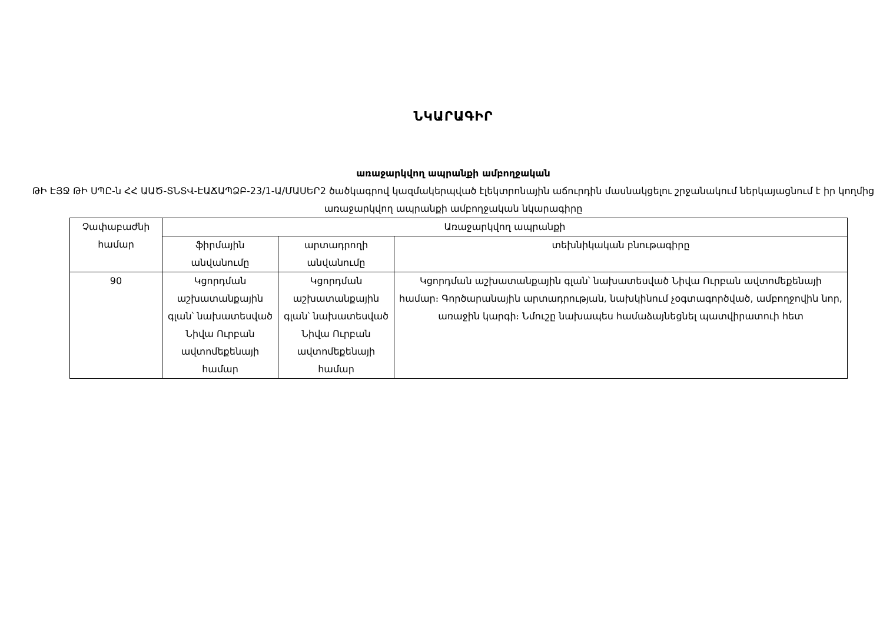ՆԿԱՐԱԳԻՐ
առաջարկվող ապրանքի ամբողջական
ԹԻ ԷՅՋ ԹԻ ՍՊԸ-ն ՀՀ ԱԱԾ-ՏՆՏՎ-ԷԱՃԱՊՁԲ-23/1-Ա/ՄԱՍԵՐ2 ծածկագրով կազմակերպված էլեկտրոնային աճուրդին մասնակցելու շրջանակում ներկայացնում է իր կողմից առաջարկվող ապրանքի ամբողջական նկարագիրը
| Չափաբաժնի համար | Առաջարկվող ապրանքի | | |
| --- | --- | --- | --- |
| | ֆիրմային անվանումը | արտադրողի անվանումը | տեխնիկական բնութագիրը |
| 90 | Կցորդման աշխատանքային գլան՝ նախատեսված Նիվա Ուրբան ավտոմեքենայի համար | Կցորդման աշխատանքային գլան՝ նախատեսված Նիվա Ուրբան ավտոմեքենայի համար | Կցորդման աշխատանքային գլան՝ նախատեսված Նիվա Ուրբան ավտոմեքենայի համար։ Գործարանային արտադրության, նախկինում չօգտագործված, ամբողջովին նոր, առաջին կարգի։ Նմուշը նախապես համաձայնեցնել պատվիրատուի հետ |